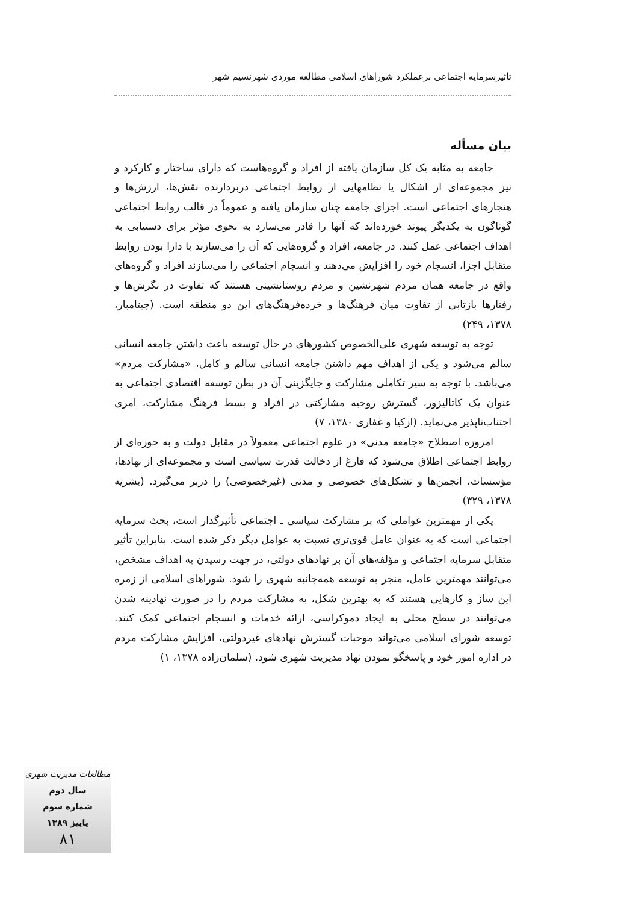تاثیرسرمایه اجتماعی برعملکرد شوراهای اسلامی مطالعه موردی شهرنسیم شهر
بیان مسأله
جامعه به مثابه یک کل سازمان یافته از افراد و گروه‌هاست که دارای ساختار و کارکرد و نیز مجموعه‌ای از اشکال یا نظامهایی از روابط اجتماعی دربردارنده نقش‌ها، ارزش‌ها و هنجارهای اجتماعی است. اجزای جامعه چنان سازمان یافته و عموماً در قالب روابط اجتماعی گوناگون به یکدیگر پیوند خورده‌اند که آنها را قادر می‌سازد به نحوی مؤثر برای دستیابی به اهداف اجتماعی عمل کنند. در جامعه، افراد و گروه‌هایی که آن را می‌سازند با دارا بودن روابط متقابل اجزا، انسجام خود را افزایش می‌دهند و انسجام اجتماعی را می‌سازند افراد و گروه‌های واقع در جامعه همان مردم شهرنشین و مردم روستانشینی هستند که تفاوت در نگرش‌ها و رفتارها بازتابی از تفاوت میان فرهنگ‌ها و خرده‌فرهنگ‌های این دو منطقه است. (چیتامبار، ۱۳۷۸، ۲۴۹)
توجه به توسعه شهری علی‌الخصوص کشورهای در حال توسعه باعث داشتن جامعه انسانی سالم می‌شود و یکی از اهداف مهم داشتن جامعه انسانی سالم و کامل، «مشارکت مردم» می‌باشد. با توجه به سیر تکاملی مشارکت و جایگزینی آن در بطن توسعه اقتصادی اجتماعی به عنوان یک کاتالیزور، گسترش روحیه مشارکتی در افراد و بسط فرهنگ مشارکت، امری اجتناب‌ناپذیر می‌نماید. (ازکیا و غفاری ۱۳۸۰، ۷)
امروزه اصطلاح «جامعه مدنی» در علوم اجتماعی معمولاً در مقابل دولت و به حوزه‌ای از روابط اجتماعی اطلاق می‌شود که فارغ از دخالت قدرت سیاسی است و مجموعه‌ای از نهادها، مؤسسات، انجمن‌ها و تشکل‌های خصوصی و مدنی (غیرخصوصی) را دربر می‌گیرد. (بشریه ۱۳۷۸، ۳۲۹)
یکی از مهمترین عواملی که بر مشارکت سیاسی ـ اجتماعی تأثیرگذار است، بحث سرمایه اجتماعی است که به عنوان عامل قوی‌تری نسبت به عوامل دیگر ذکر شده است. بنابراین تأثیر متقابل سرمایه اجتماعی و مؤلفه‌های آن بر نهادهای دولتی، در جهت رسیدن به اهداف مشخص، می‌توانند مهمترین عامل، منجر به توسعه همه‌جانبه شهری را شود. شوراهای اسلامی از زمره این ساز و کارهایی هستند که به بهترین شکل، به مشارکت مردم را در صورت نهادینه شدن می‌توانند در سطح محلی به ایجاد دموکراسی، ارائه خدمات و انسجام اجتماعی کمک کنند. توسعه شورای اسلامی می‌تواند موجبات گسترش نهادهای غیردولتی، افزایش مشارکت مردم در اداره امور خود و پاسخگو نمودن نهاد مدیریت شهری شود. (سلمان‌زاده ۱۳۷۸، ۱)
مطالعات مدیریت شهری
سال دوم
شماره سوم
پاییز ۱۳۸۹
۸۱